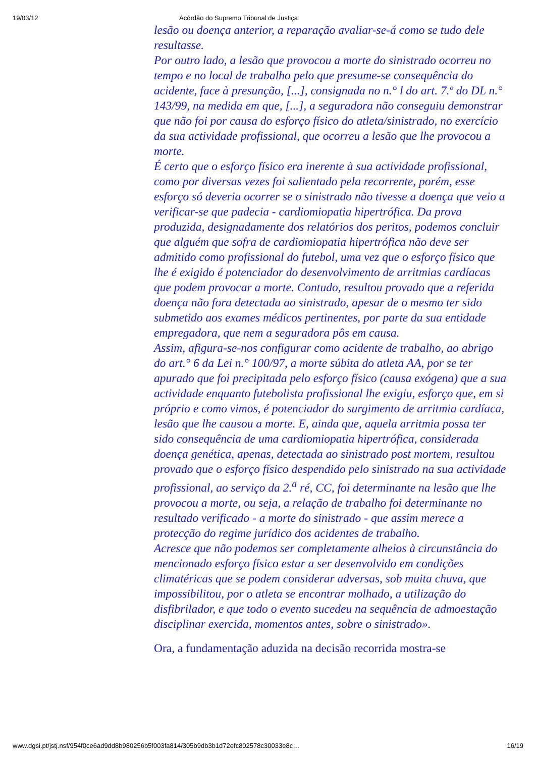19/03/12 Acórdão do Supremo Tribunal de Justiça
lesão ou doença anterior, a reparação avaliar-se-á como se tudo dele resultasse.
Por outro lado, a lesão que provocou a morte do sinistrado ocorreu no tempo e no local de trabalho pelo que presume-se consequência do acidente, face à presunção, [...], consignada no n.° l do art. 7.º do DL n.° 143/99, na medida em que, [...], a seguradora não conseguiu demonstrar que não foi por causa do esforço físico do atleta/sinistrado, no exercício da sua actividade profissional, que ocorreu a lesão que lhe provocou a morte.
É certo que o esforço físico era inerente à sua actividade profissional, como por diversas vezes foi salientado pela recorrente, porém, esse esforço só deveria ocorrer se o sinistrado não tivesse a doença que veio a verificar-se que padecia - cardiomiopatia hipertrófica. Da prova produzida, designadamente dos relatórios dos peritos, podemos concluir que alguém que sofra de cardiomiopatia hipertrófica não deve ser admitido como profissional do futebol, uma vez que o esforço físico que lhe é exigido é potenciador do desenvolvimento de arritmias cardíacas que podem provocar a morte. Contudo, resultou provado que a referida doença não fora detectada ao sinistrado, apesar de o mesmo ter sido submetido aos exames médicos pertinentes, por parte da sua entidade empregadora, que nem a seguradora pôs em causa.
Assim, afigura-se-nos configurar como acidente de trabalho, ao abrigo do art.° 6 da Lei n.° 100/97, a morte súbita do atleta AA, por se ter apurado que foi precipitada pelo esforço físico (causa exógena) que a sua actividade enquanto futebolista profissional lhe exigiu, esforço que, em si próprio e como vimos, é potenciador do surgimento de arritmia cardíaca, lesão que lhe causou a morte. E, ainda que, aquela arritmia possa ter sido consequência de uma cardiomiopatia hipertrófica, considerada doença genética, apenas, detectada ao sinistrado post mortem, resultou provado que o esforço físico despendido pelo sinistrado na sua actividade profissional, ao serviço da 2.<sup>a</sup> ré, CC, foi determinante na lesão que lhe provocou a morte, ou seja, a relação de trabalho foi determinante no resultado verificado - a morte do sinistrado - que assim merece a protecção do regime jurídico dos acidentes de trabalho.
Acresce que não podemos ser completamente alheios à circunstância do mencionado esforço físico estar a ser desenvolvido em condições climatéricas que se podem considerar adversas, sob muita chuva, que impossibilitou, por o atleta se encontrar molhado, a utilização do disfibrilador, e que todo o evento sucedeu na sequência de admoestação disciplinar exercida, momentos antes, sobre o sinistrado».
Ora, a fundamentação aduzida na decisão recorrida mostra-se
www.dgsi.pt/jstj.nsf/954f0ce6ad9dd8b980256b5f003fa814/305b9db3b1d72efc802578c30033e8c… 16/19